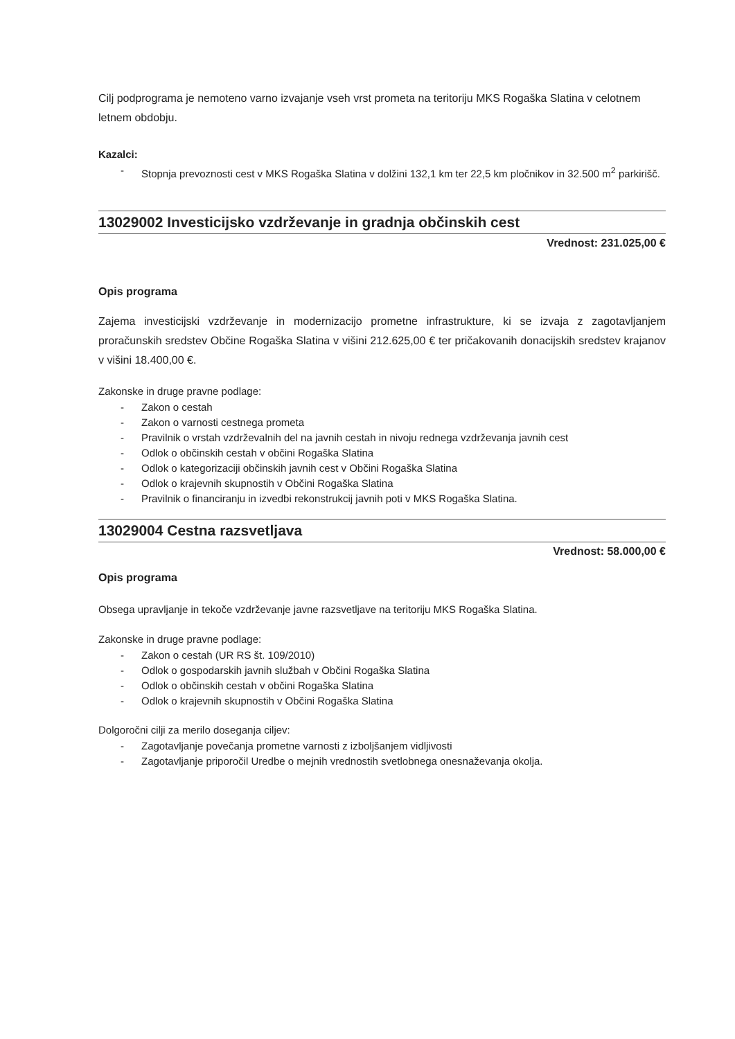Cilj podprograma je nemoteno varno izvajanje vseh vrst prometa na teritoriju MKS Rogaška Slatina v celotnem letnem obdobju.
Kazalci:
- Stopnja prevoznosti cest v MKS Rogaška Slatina v dolžini 132,1 km ter 22,5 km pločnikov in 32.500 m<sup>2</sup> parkirišč.
13029002 Investicijsko vzdrževanje in gradnja občinskih cest
Vrednost: 231.025,00 €
Opis programa
Zajema investicijski vzdrževanje in modernizacijo prometne infrastrukture, ki se izvaja z zagotavljanjem proračunskih sredstev Občine Rogaška Slatina v višini 212.625,00 € ter pričakovanih donacijskih sredstev krajanov v višini 18.400,00 €.
Zakonske in druge pravne podlage:
- Zakon o cestah
- Zakon o varnosti cestnega prometa
- Pravilnik o vrstah vzdrževalnih del na javnih cestah in nivoju rednega vzdrževanja javnih cest
- Odlok o občinskih cestah v občini Rogaška Slatina
- Odlok o kategorizaciji občinskih javnih cest v Občini Rogaška Slatina
- Odlok o krajevnih skupnostih v Občini Rogaška Slatina
- Pravilnik o financiranju in izvedbi rekonstrukcij javnih poti v MKS Rogaška Slatina.
13029004 Cestna razsvetljava
Vrednost: 58.000,00 €
Opis programa
Obsega upravljanje in tekoče vzdrževanje javne razsvetljave na teritoriju MKS Rogaška Slatina.
Zakonske in druge pravne podlage:
- Zakon o cestah (UR RS št. 109/2010)
- Odlok o gospodarskih javnih službah v Občini Rogaška Slatina
- Odlok o občinskih cestah v občini Rogaška Slatina
- Odlok o krajevnih skupnostih v Občini Rogaška Slatina
Dolgoročni cilji za merilo doseganja ciljev:
- Zagotavljanje povečanja prometne varnosti z izboljšanjem vidljivosti
- Zagotavljanje priporočil Uredbe o mejnih vrednostih svetlobnega onesnaževanja okolja.